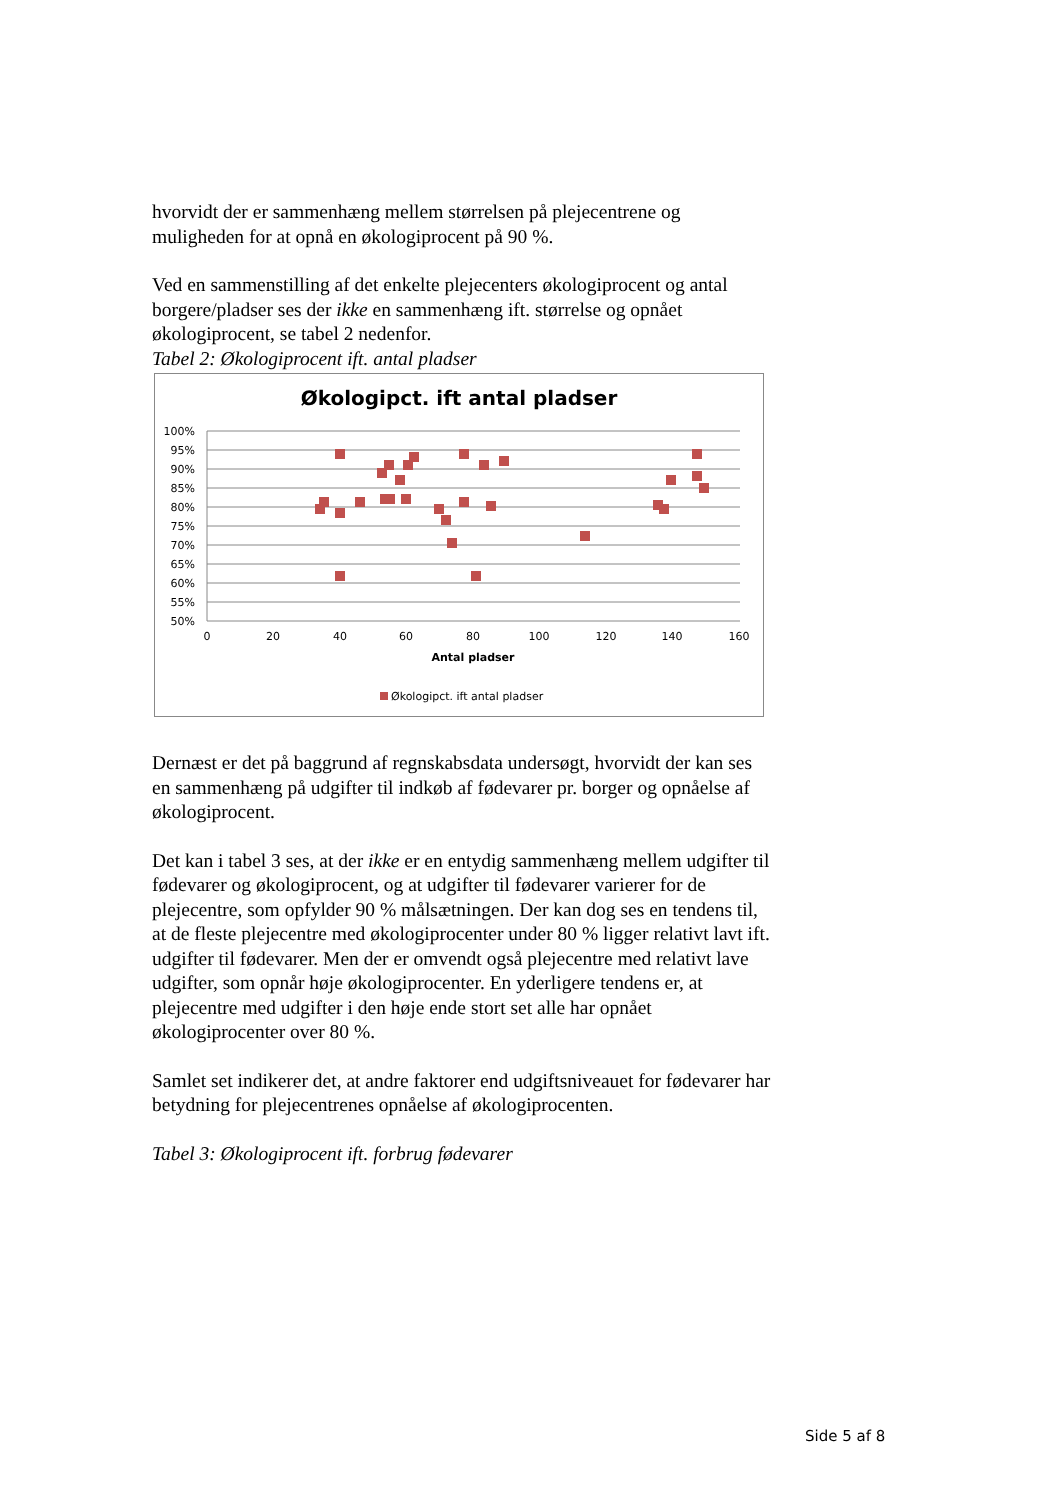hvorvidt der er sammenhæng mellem størrelsen på plejecentrene og muligheden for at opnå en økologiprocent på 90 %.
Ved en sammenstilling af det enkelte plejecenters økologiprocent og antal borgere/pladser ses der ikke en sammenhæng ift. størrelse og opnået økologiprocent, se tabel 2 nedenfor.
Tabel 2: Økologiprocent ift. antal pladser
Økologipct. ift antal pladser
100%
95%
90%
85%
80%
75%
70%
65%
60%
55%
50%
0
20
40
60
80
100
120
140
160
Antal pladser
Økologipct. ift antal pladser
Dernæst er det på baggrund af regnskabsdata undersøgt, hvorvidt der kan ses en sammenhæng på udgifter til indkøb af fødevarer pr. borger og opnåelse af økologiprocent.
Det kan i tabel 3 ses, at der ikke er en entydig sammenhæng mellem udgifter til fødevarer og økologiprocent, og at udgifter til fødevarer varierer for de plejecentre, som opfylder 90 % målsætningen. Der kan dog ses en tendens til, at de fleste plejecentre med økologiprocenter under 80 % ligger relativt lavt ift. udgifter til fødevarer. Men der er omvendt også plejecentre med relativt lave udgifter, som opnår høje økologiprocenter. En yderligere tendens er, at plejecentre med udgifter i den høje ende stort set alle har opnået økologiprocenter over 80 %.
Samlet set indikerer det, at andre faktorer end udgiftsniveauet for fødevarer har betydning for plejecentrenes opnåelse af økologiprocenten.
Tabel 3: Økologiprocent ift. forbrug fødevarer
Side 5 af 8